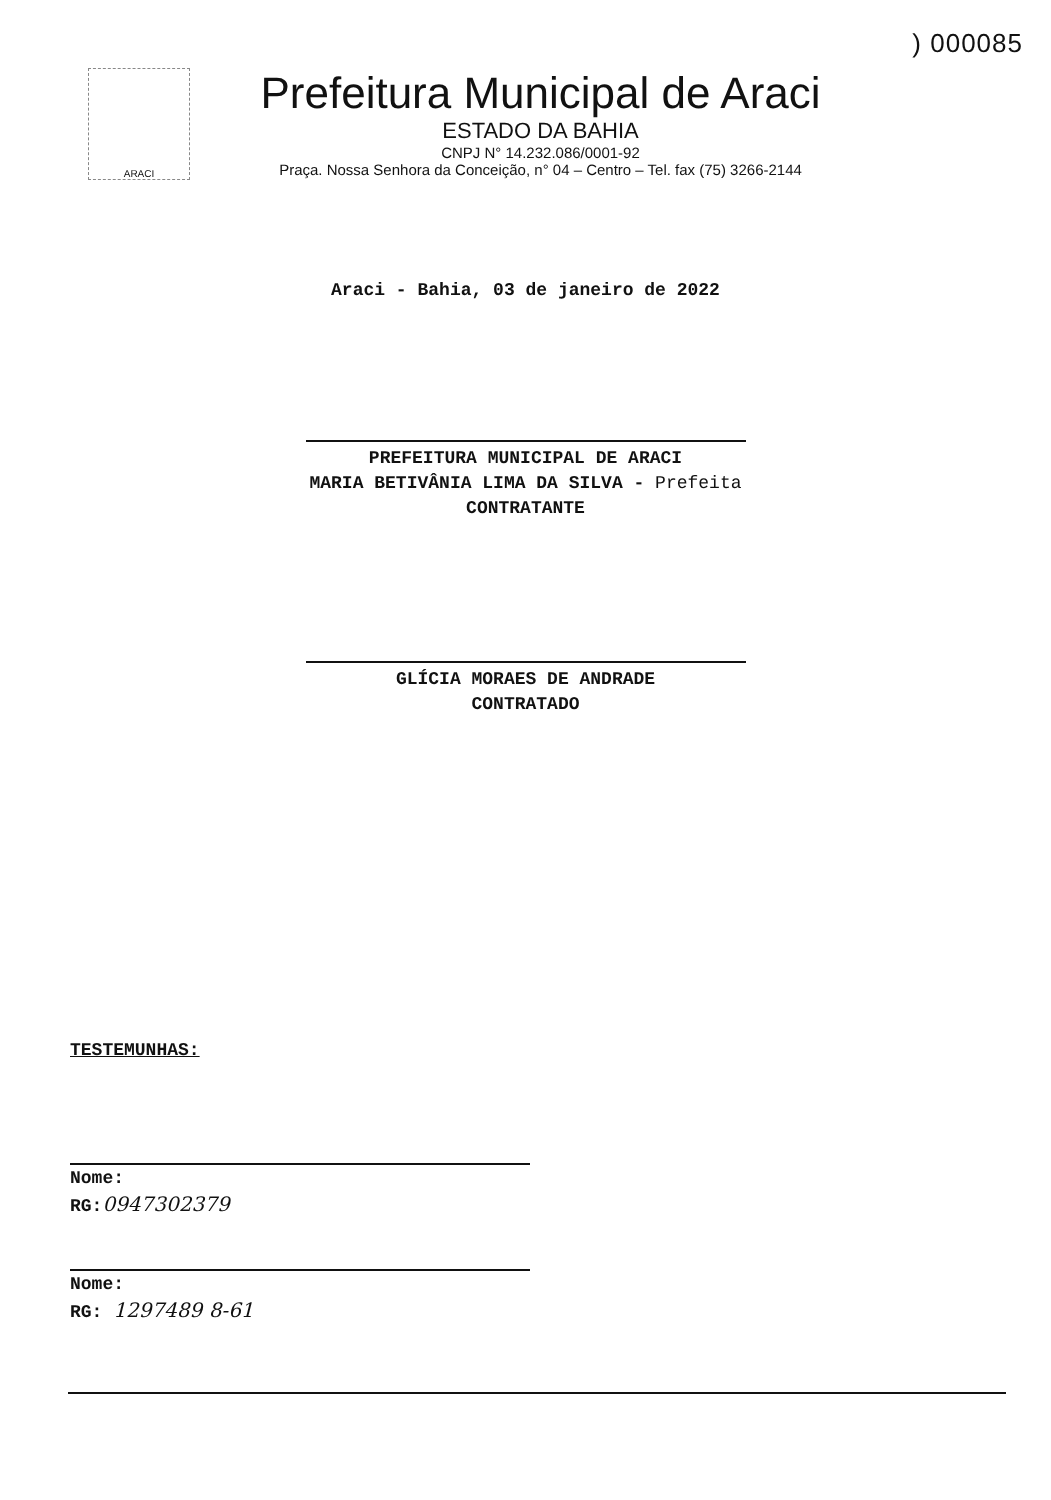) 000085
ARACI
Prefeitura Municipal de Araci
ESTADO DA BAHIA
CNPJ N° 14.232.086/0001-92
Praça. Nossa Senhora da Conceição, n° 04 – Centro – Tel. fax (75) 3266-2144
Araci - Bahia, 03 de janeiro de 2022
PREFEITURA MUNICIPAL DE ARACI
MARIA BETIVÂNIA LIMA DA SILVA - Prefeita
CONTRATANTE
GLÍCIA MORAES DE ANDRADE
CONTRATADO
TESTEMUNHAS:
Nome:
RG:0947302379
Nome:
RG: 1297489 8-61